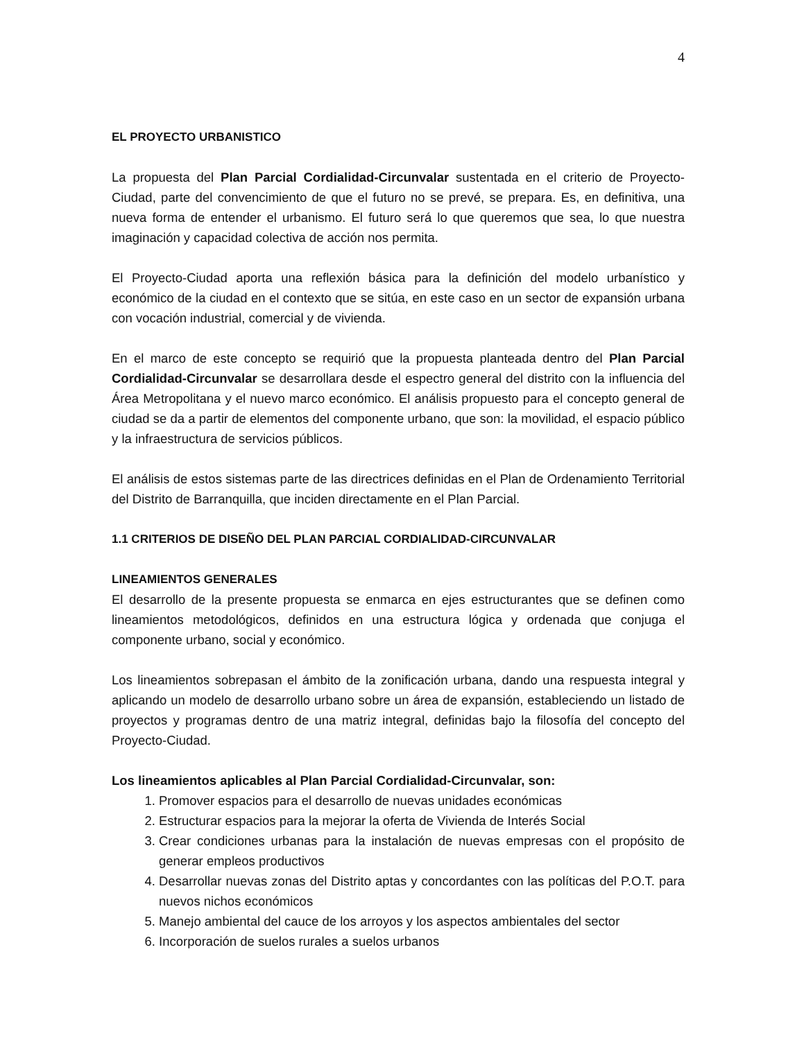4
EL PROYECTO URBANISTICO
La propuesta del Plan Parcial Cordialidad-Circunvalar sustentada en el criterio de Proyecto-Ciudad, parte del convencimiento de que el futuro no se prevé, se prepara. Es, en definitiva, una nueva forma de entender el urbanismo. El futuro será lo que queremos que sea, lo que nuestra imaginación y capacidad colectiva de acción nos permita.
El Proyecto-Ciudad aporta una reflexión básica para la definición del modelo urbanístico y económico de la ciudad en el contexto que se sitúa, en este caso en un sector de expansión urbana con vocación industrial, comercial y de vivienda.
En el marco de este concepto se requirió que la propuesta planteada dentro del Plan Parcial Cordialidad-Circunvalar se desarrollara desde el espectro general del distrito con la influencia del Área Metropolitana y el nuevo marco económico. El análisis propuesto para el concepto general de ciudad se da a partir de elementos del componente urbano, que son: la movilidad, el espacio público y la infraestructura de servicios públicos.
El análisis de estos sistemas parte de las directrices definidas en el Plan de Ordenamiento Territorial del Distrito de Barranquilla, que inciden directamente en el Plan Parcial.
1.1 CRITERIOS DE DISEÑO DEL PLAN PARCIAL CORDIALIDAD-CIRCUNVALAR
LINEAMIENTOS GENERALES
El desarrollo de la presente propuesta se enmarca en ejes estructurantes que se definen como lineamientos metodológicos, definidos en una estructura lógica y ordenada que conjuga el componente urbano, social y económico.
Los lineamientos sobrepasan el ámbito de la zonificación urbana, dando una respuesta integral y aplicando un modelo de desarrollo urbano sobre un área de expansión, estableciendo un listado de proyectos y programas dentro de una matriz integral, definidas bajo la filosofía del concepto del Proyecto-Ciudad.
Los lineamientos aplicables al Plan Parcial Cordialidad-Circunvalar, son:
1. Promover espacios para el desarrollo de nuevas unidades económicas
2. Estructurar espacios para la mejorar la oferta de Vivienda de Interés Social
3. Crear condiciones urbanas para la instalación de nuevas empresas con el propósito de generar empleos productivos
4. Desarrollar nuevas zonas del Distrito aptas y concordantes con las políticas del P.O.T. para nuevos nichos económicos
5. Manejo ambiental del cauce de los arroyos y los aspectos ambientales del sector
6. Incorporación de suelos rurales a suelos urbanos